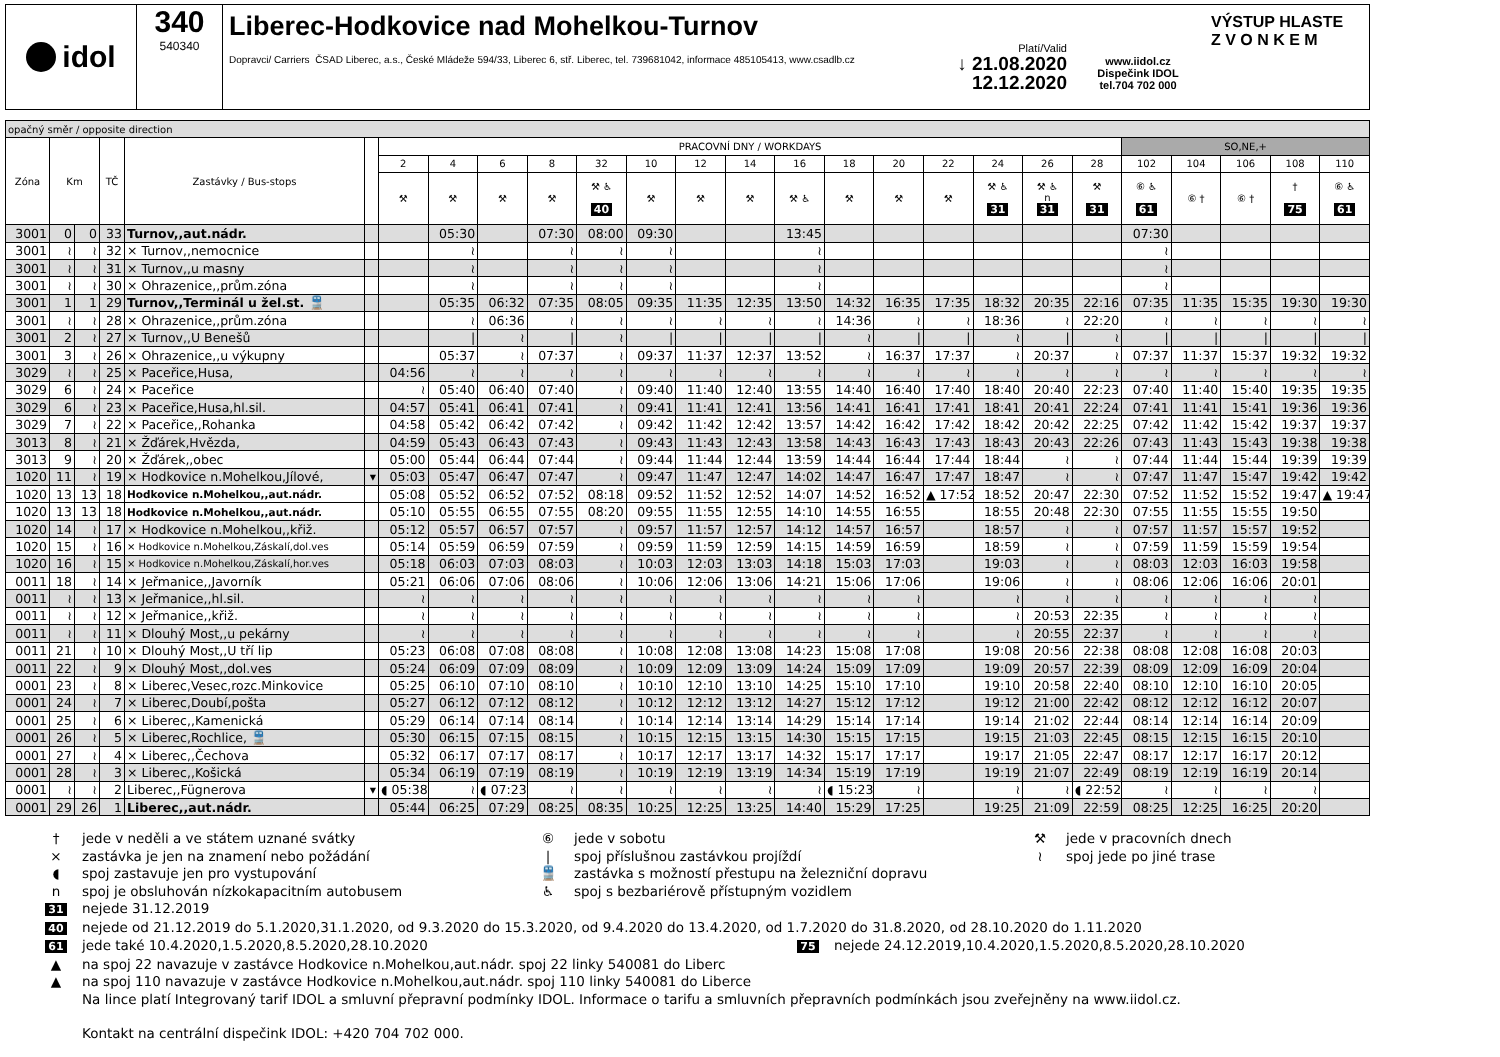idol 340
540340
Liberec-Hodkovice nad Mohelkou-Turnov
Platí/Valid
Dopravci/ Carriers ČSAD Liberec, a.s., České Mládeže 594/33, Liberec 6, stř. Liberec, tel. 739681042, informace 485105413, www.csadlb.cz ↓ 21.08.2020
12.12.2020
www.iidol.cz
Dispečink IDOL
tel.704 702 000
VÝSTUP HLASTE
Z V O N K E M
| opačný směr / opposite direction | | | | | | | | | | | | | | | | | | | | | | | | | |
| --- | --- | --- | --- | --- | --- | --- | --- | --- | --- | --- | --- | --- | --- | --- | --- | --- | --- | --- | --- | --- | --- | --- | --- | --- | --- |
| Zóna | Km | | TČ | Zastávky / Bus-stops | | PRACOVNÍ DNY / WORKDAYS | | | | | | | | | | | | | | | SO,NE,+ | | | | |
| | | | | | | 2 | 4 | 6 | 8 | 32 | 10 | 12 | 14 | 16 | 18 | 20 | 22 | 24 | 26 | 28 | 102 | 104 | 106 | 108 | 110 |
| | | | | | | ⚒ | ⚒ | ⚒ | ⚒ | ⚒ ♿ 40 | ⚒ | ⚒ | ⚒ | ⚒ ♿ | ⚒ | ⚒ | ⚒ | ⚒ ♿ 31 | ⚒ ♿ n 31 | ⚒ 31 | ⑥ ♿ 61 | ⑥ † | ⑥ † | † 75 | ⑥ ♿ 61 |
| 3001 | 0 | 0 | 33 | Turnov,,aut.nádr. | | | 05:30 | | 07:30 | 08:00 | 09:30 | | | 13:45 | | | | | | | 07:30 | | | | |
| 3001 | ≀ | ≀ | 32 | × Turnov,,nemocnice | | | ≀ | | ≀ | ≀ | ≀ | | | ≀ | | | | | | | ≀ | | | | |
| 3001 | ≀ | ≀ | 31 | × Turnov,,u masny | | | ≀ | | ≀ | ≀ | ≀ | | | ≀ | | | | | | | ≀ | | | | |
| 3001 | ≀ | ≀ | 30 | × Ohrazenice,,prům.zóna | | | ≀ | | ≀ | ≀ | ≀ | | | ≀ | | | | | | | ≀ | | | | |
| 3001 | 1 | 1 | 29 | Turnov,,Terminál u žel.st. 🚆 | | | 05:35 | 06:32 | 07:35 | 08:05 | 09:35 | 11:35 | 12:35 | 13:50 | 14:32 | 16:35 | 17:35 | 18:32 | 20:35 | 22:16 | 07:35 | 11:35 | 15:35 | 19:30 | 19:30 |
| 3001 | ≀ | ≀ | 28 | × Ohrazenice,,prům.zóna | | | ≀ | 06:36 | ≀ | ≀ | ≀ | ≀ | ≀ | ≀ | 14:36 | ≀ | ≀ | 18:36 | ≀ | 22:20 | ≀ | ≀ | ≀ | ≀ | ≀ |
| 3001 | 2 | ≀ | 27 | × Turnov,,U Benešů | | | / | ≀ | / | ≀ | / | / | / | / | ≀ | / | / | ≀ | / | ≀ | / | / | / | / | / |
| 3001 | 3 | ≀ | 26 | × Ohrazenice,,u výkupny | | | 05:37 | ≀ | 07:37 | ≀ | 09:37 | 11:37 | 12:37 | 13:52 | ≀ | 16:37 | 17:37 | ≀ | 20:37 | ≀ | 07:37 | 11:37 | 15:37 | 19:32 | 19:32 |
| 3029 | ≀ | ≀ | 25 | × Paceřice,Husa, | | 04:56 | ≀ | ≀ | ≀ | ≀ | ≀ | ≀ | ≀ | ≀ | ≀ | ≀ | ≀ | ≀ | ≀ | ≀ | ≀ | ≀ | ≀ | ≀ | ≀ |
| 3029 | 6 | ≀ | 24 | × Paceřice | | ≀ | 05:40 | 06:40 | 07:40 | ≀ | 09:40 | 11:40 | 12:40 | 13:55 | 14:40 | 16:40 | 17:40 | 18:40 | 20:40 | 22:23 | 07:40 | 11:40 | 15:40 | 19:35 | 19:35 |
| 3029 | 6 | ≀ | 23 | × Paceřice,Husa,hl.sil. | | 04:57 | 05:41 | 06:41 | 07:41 | ≀ | 09:41 | 11:41 | 12:41 | 13:56 | 14:41 | 16:41 | 17:41 | 18:41 | 20:41 | 22:24 | 07:41 | 11:41 | 15:41 | 19:36 | 19:36 |
| 3029 | 7 | ≀ | 22 | × Paceřice,,Rohanka | | 04:58 | 05:42 | 06:42 | 07:42 | ≀ | 09:42 | 11:42 | 12:42 | 13:57 | 14:42 | 16:42 | 17:42 | 18:42 | 20:42 | 22:25 | 07:42 | 11:42 | 15:42 | 19:37 | 19:37 |
| 3013 | 8 | ≀ | 21 | × Žďárek,Hvězda, | | 04:59 | 05:43 | 06:43 | 07:43 | ≀ | 09:43 | 11:43 | 12:43 | 13:58 | 14:43 | 16:43 | 17:43 | 18:43 | 20:43 | 22:26 | 07:43 | 11:43 | 15:43 | 19:38 | 19:38 |
| 3013 | 9 | ≀ | 20 | × Žďárek,,obec | | 05:00 | 05:44 | 06:44 | 07:44 | ≀ | 09:44 | 11:44 | 12:44 | 13:59 | 14:44 | 16:44 | 17:44 | 18:44 | ≀ | ≀ | 07:44 | 11:44 | 15:44 | 19:39 | 19:39 |
| 1020 | 11 | ≀ | 19 | × Hodkovice n.Mohelkou,Jílové, | ▾ | 05:03 | 05:47 | 06:47 | 07:47 | ≀ | 09:47 | 11:47 | 12:47 | 14:02 | 14:47 | 16:47 | 17:47 | 18:47 | ≀ | ≀ | 07:47 | 11:47 | 15:47 | 19:42 | 19:42 |
| 1020 | 13 | 13 | 18 | Hodkovice n.Mohelkou,,aut.nádr. | | 05:08 | 05:52 | 06:52 | 07:52 | 08:18 | 09:52 | 11:52 | 12:52 | 14:07 | 14:52 | 16:52 | ▲ 17:52 | 18:52 | 20:47 | 22:30 | 07:52 | 11:52 | 15:52 | 19:47 | ▲ 19:47 |
| 1020 | 13 | 13 | 18 | Hodkovice n.Mohelkou,,aut.nádr. | | 05:10 | 05:55 | 06:55 | 07:55 | 08:20 | 09:55 | 11:55 | 12:55 | 14:10 | 14:55 | 16:55 | | 18:55 | 20:48 | 22:30 | 07:55 | 11:55 | 15:55 | 19:50 | |
| 1020 | 14 | ≀ | 17 | × Hodkovice n.Mohelkou,,křiž. | | 05:12 | 05:57 | 06:57 | 07:57 | ≀ | 09:57 | 11:57 | 12:57 | 14:12 | 14:57 | 16:57 | | 18:57 | ≀ | ≀ | 07:57 | 11:57 | 15:57 | 19:52 | |
| 1020 | 15 | ≀ | 16 | × Hodkovice n.Mohelkou,Záskalí,dol.ves | | 05:14 | 05:59 | 06:59 | 07:59 | ≀ | 09:59 | 11:59 | 12:59 | 14:15 | 14:59 | 16:59 | | 18:59 | ≀ | ≀ | 07:59 | 11:59 | 15:59 | 19:54 | |
| 1020 | 16 | ≀ | 15 | × Hodkovice n.Mohelkou,Záskalí,hor.ves | | 05:18 | 06:03 | 07:03 | 08:03 | ≀ | 10:03 | 12:03 | 13:03 | 14:18 | 15:03 | 17:03 | | 19:03 | ≀ | ≀ | 08:03 | 12:03 | 16:03 | 19:58 | |
| 0011 | 18 | ≀ | 14 | × Jeřmanice,,Javorník | | 05:21 | 06:06 | 07:06 | 08:06 | ≀ | 10:06 | 12:06 | 13:06 | 14:21 | 15:06 | 17:06 | | 19:06 | ≀ | ≀ | 08:06 | 12:06 | 16:06 | 20:01 | |
| 0011 | ≀ | ≀ | 13 | × Jeřmanice,,hl.sil. | | ≀ | ≀ | ≀ | ≀ | ≀ | ≀ | ≀ | ≀ | ≀ | ≀ | ≀ | | ≀ | ≀ | ≀ | ≀ | ≀ | ≀ | ≀ | |
| 0011 | ≀ | ≀ | 12 | × Jeřmanice,,křiž. | | ≀ | ≀ | ≀ | ≀ | ≀ | ≀ | ≀ | ≀ | ≀ | ≀ | ≀ | | ≀ | 20:53 | 22:35 | ≀ | ≀ | ≀ | ≀ | |
| 0011 | ≀ | ≀ | 11 | × Dlouhý Most,,u pekárny | | ≀ | ≀ | ≀ | ≀ | ≀ | ≀ | ≀ | ≀ | ≀ | ≀ | ≀ | | ≀ | 20:55 | 22:37 | ≀ | ≀ | ≀ | ≀ | |
| 0011 | 21 | ≀ | 10 | × Dlouhý Most,,U tří lip | | 05:23 | 06:08 | 07:08 | 08:08 | ≀ | 10:08 | 12:08 | 13:08 | 14:23 | 15:08 | 17:08 | | 19:08 | 20:56 | 22:38 | 08:08 | 12:08 | 16:08 | 20:03 | |
| 0011 | 22 | ≀ | 9 | × Dlouhý Most,,dol.ves | | 05:24 | 06:09 | 07:09 | 08:09 | ≀ | 10:09 | 12:09 | 13:09 | 14:24 | 15:09 | 17:09 | | 19:09 | 20:57 | 22:39 | 08:09 | 12:09 | 16:09 | 20:04 | |
| 0001 | 23 | ≀ | 8 | × Liberec,Vesec,rozc.Minkovice | | 05:25 | 06:10 | 07:10 | 08:10 | ≀ | 10:10 | 12:10 | 13:10 | 14:25 | 15:10 | 17:10 | | 19:10 | 20:58 | 22:40 | 08:10 | 12:10 | 16:10 | 20:05 | |
| 0001 | 24 | ≀ | 7 | × Liberec,Doubí,pošta | | 05:27 | 06:12 | 07:12 | 08:12 | ≀ | 10:12 | 12:12 | 13:12 | 14:27 | 15:12 | 17:12 | | 19:12 | 21:00 | 22:42 | 08:12 | 12:12 | 16:12 | 20:07 | |
| 0001 | 25 | ≀ | 6 | × Liberec,,Kamenická | | 05:29 | 06:14 | 07:14 | 08:14 | ≀ | 10:14 | 12:14 | 13:14 | 14:29 | 15:14 | 17:14 | | 19:14 | 21:02 | 22:44 | 08:14 | 12:14 | 16:14 | 20:09 | |
| 0001 | 26 | ≀ | 5 | × Liberec,Rochlice, 🚆 | | 05:30 | 06:15 | 07:15 | 08:15 | ≀ | 10:15 | 12:15 | 13:15 | 14:30 | 15:15 | 17:15 | | 19:15 | 21:03 | 22:45 | 08:15 | 12:15 | 16:15 | 20:10 | |
| 0001 | 27 | ≀ | 4 | × Liberec,,Čechova | | 05:32 | 06:17 | 07:17 | 08:17 | ≀ | 10:17 | 12:17 | 13:17 | 14:32 | 15:17 | 17:17 | | 19:17 | 21:05 | 22:47 | 08:17 | 12:17 | 16:17 | 20:12 | |
| 0001 | 28 | ≀ | 3 | × Liberec,,Košická | | 05:34 | 06:19 | 07:19 | 08:19 | ≀ | 10:19 | 12:19 | 13:19 | 14:34 | 15:19 | 17:19 | | 19:19 | 21:07 | 22:49 | 08:19 | 12:19 | 16:19 | 20:14 | |
| 0001 | ≀ | ≀ | 2 | Liberec,,Fügnerova | ▾ | ◖ 05:38 | ≀ | ◖ 07:23 | ≀ | ≀ | ≀ | ≀ | ≀ | ≀ | ◖ 15:23 | ≀ | | ≀ | ≀ | ◖ 22:52 | ≀ | ≀ | ≀ | ≀ | |
| 0001 | 29 | 26 | 1 | Liberec,,aut.nádr. | | 05:44 | 06:25 | 07:29 | 08:25 | 08:35 | 10:25 | 12:25 | 13:25 | 14:40 | 15:29 | 17:25 | | 19:25 | 21:09 | 22:59 | 08:25 | 12:25 | 16:25 | 20:20 | |
† jede v neděli a ve státem uznané svátky ⑥ jede v sobotu ⚒ jede v pracovních dnech
× zastávka je jen na znamení nebo požádání | spoj příslušnou zastávkou projíždí ≀ spoj jede po jiné trase
◖ spoj zastavuje jen pro vystupování 🚆 zastávka s možností přestupu na železniční dopravu
n spoj je obsluhován nízkokapacitním autobusem ♿ spoj s bezbariérově přístupným vozidlem
31 nejede 31.12.2019
40 nejede od 21.12.2019 do 5.1.2020,31.1.2020, od 9.3.2020 do 15.3.2020, od 9.4.2020 do 13.4.2020, od 1.7.2020 do 31.8.2020, od 28.10.2020 do 1.11.2020
61 jede také 10.4.2020,1.5.2020,8.5.2020,28.10.2020 75 nejede 24.12.2019,10.4.2020,1.5.2020,8.5.2020,28.10.2020
▲ na spoj 22 navazuje v zastávce Hodkovice n.Mohelkou,aut.nádr. spoj 22 linky 540081 do Liberc
▲ na spoj 110 navazuje v zastávce Hodkovice n.Mohelkou,aut.nádr. spoj 110 linky 540081 do Liberce
Na lince platí Integrovaný tarif IDOL a smluvní přepravní podmínky IDOL. Informace o tarifu a smluvních přepravních podmínkách jsou zveřejněny na www.iidol.cz.
Kontakt na centrální dispečink IDOL: +420 704 702 000.